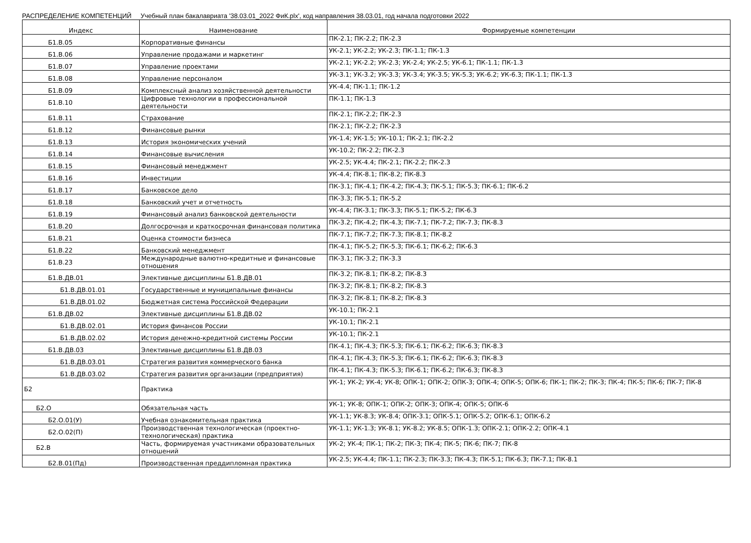РАСПРЕДЕЛЕНИЕ КОМПЕТЕНЦИЙ Учебный план бакалавриата '38.03.01_2022 ФиК.plx', код направления 38.03.01, год начала подготовки 2022
| Индекс | Наименование | Формируемые компетенции |
| --- | --- | --- |
| Б1.В.05 | Корпоративные финансы | ПК-2.1; ПК-2.2; ПК-2.3 |
| Б1.В.06 | Управление продажами и маркетинг | УК-2.1; УК-2.2; УК-2.3; ПК-1.1; ПК-1.3 |
| Б1.В.07 | Управление проектами | УК-2.1; УК-2.2; УК-2.3; УК-2.4; УК-2.5; УК-6.1; ПК-1.1; ПК-1.3 |
| Б1.В.08 | Управление персоналом | УК-3.1; УК-3.2; УК-3.3; УК-3.4; УК-3.5; УК-5.3; УК-6.2; УК-6.3; ПК-1.1; ПК-1.3 |
| Б1.В.09 | Комплексный анализ хозяйственной деятельности | УК-4.4; ПК-1.1; ПК-1.2 |
| Б1.В.10 | Цифровые технологии в профессиональной деятельности | ПК-1.1; ПК-1.3 |
| Б1.В.11 | Страхование | ПК-2.1; ПК-2.2; ПК-2.3 |
| Б1.В.12 | Финансовые рынки | ПК-2.1; ПК-2.2; ПК-2.3 |
| Б1.В.13 | История экономических учений | УК-1.4; УК-1.5; УК-10.1; ПК-2.1; ПК-2.2 |
| Б1.В.14 | Финансовые вычисления | УК-10.2; ПК-2.2; ПК-2.3 |
| Б1.В.15 | Финансовый менеджмент | УК-2.5; УК-4.4; ПК-2.1; ПК-2.2; ПК-2.3 |
| Б1.В.16 | Инвестиции | УК-4.4; ПК-8.1; ПК-8.2; ПК-8.3 |
| Б1.В.17 | Банковское дело | ПК-3.1; ПК-4.1; ПК-4.2; ПК-4.3; ПК-5.1; ПК-5.3; ПК-6.1; ПК-6.2 |
| Б1.В.18 | Банковский учет и отчетность | ПК-3.3; ПК-5.1; ПК-5.2 |
| Б1.В.19 | Финансовый анализ банковской деятельности | УК-4.4; ПК-3.1; ПК-3.3; ПК-5.1; ПК-5.2; ПК-6.3 |
| Б1.В.20 | Долгосрочная и краткосрочная финансовая политика | ПК-3.2; ПК-4.2; ПК-4.3; ПК-7.1; ПК-7.2; ПК-7.3; ПК-8.3 |
| Б1.В.21 | Оценка стоимости бизнеса | ПК-7.1; ПК-7.2; ПК-7.3; ПК-8.1; ПК-8.2 |
| Б1.В.22 | Банковский менеджмент | ПК-4.1; ПК-5.2; ПК-5.3; ПК-6.1; ПК-6.2; ПК-6.3 |
| Б1.В.23 | Международные валютно-кредитные и финансовые отношения | ПК-3.1; ПК-3.2; ПК-3.3 |
| Б1.В.ДВ.01 | Элективные дисциплины Б1.В.ДВ.01 | ПК-3.2; ПК-8.1; ПК-8.2; ПК-8.3 |
| Б1.В.ДВ.01.01 | Государственные и муниципальные финансы | ПК-3.2; ПК-8.1; ПК-8.2; ПК-8.3 |
| Б1.В.ДВ.01.02 | Бюджетная система Российской Федерации | ПК-3.2; ПК-8.1; ПК-8.2; ПК-8.3 |
| Б1.В.ДВ.02 | Элективные дисциплины Б1.В.ДВ.02 | УК-10.1; ПК-2.1 |
| Б1.В.ДВ.02.01 | История финансов России | УК-10.1; ПК-2.1 |
| Б1.В.ДВ.02.02 | История денежно-кредитной системы России | УК-10.1; ПК-2.1 |
| Б1.В.ДВ.03 | Элективные дисциплины Б1.В.ДВ.03 | ПК-4.1; ПК-4.3; ПК-5.3; ПК-6.1; ПК-6.2; ПК-6.3; ПК-8.3 |
| Б1.В.ДВ.03.01 | Стратегия развития коммерческого банка | ПК-4.1; ПК-4.3; ПК-5.3; ПК-6.1; ПК-6.2; ПК-6.3; ПК-8.3 |
| Б1.В.ДВ.03.02 | Стратегия развития организации (предприятия) | ПК-4.1; ПК-4.3; ПК-5.3; ПК-6.1; ПК-6.2; ПК-6.3; ПК-8.3 |
| Б2 | Практика | УК-1; УК-2; УК-4; УК-8; ОПК-1; ОПК-2; ОПК-3; ОПК-4; ОПК-5; ОПК-6; ПК-1; ПК-2; ПК-3; ПК-4; ПК-5; ПК-6; ПК-7; ПК-8 |
| Б2.О | Обязательная часть | УК-1; УК-8; ОПК-1; ОПК-2; ОПК-3; ОПК-4; ОПК-5; ОПК-6 |
| Б2.О.01(У) | Учебная ознакомительная практика | УК-1.1; УК-8.3; УК-8.4; ОПК-3.1; ОПК-5.1; ОПК-5.2; ОПК-6.1; ОПК-6.2 |
| Б2.О.02(П) | Производственная технологическая (проектно-технологическая) практика | УК-1.1; УК-1.3; УК-8.1; УК-8.2; УК-8.5; ОПК-1.3; ОПК-2.1; ОПК-2.2; ОПК-4.1 |
| Б2.В | Часть, формируемая участниками образовательных отношений | УК-2; УК-4; ПК-1; ПК-2; ПК-3; ПК-4; ПК-5; ПК-6; ПК-7; ПК-8 |
| Б2.В.01(Пд) | Производственная преддипломная практика | УК-2.5; УК-4.4; ПК-1.1; ПК-2.3; ПК-3.3; ПК-4.3; ПК-5.1; ПК-6.3; ПК-7.1; ПК-8.1 |